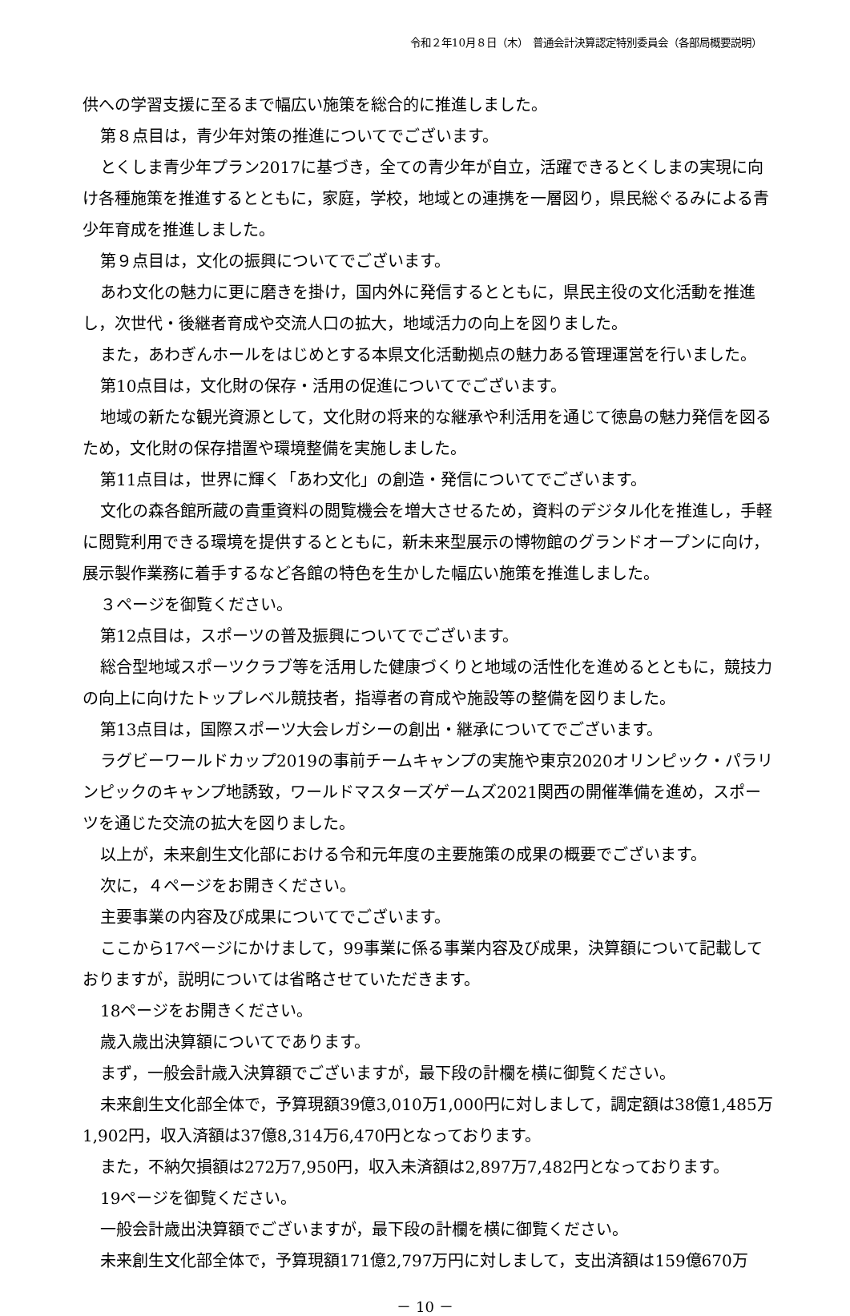令和２年10月８日（木）　普通会計決算認定特別委員会（各部局概要説明）
供への学習支援に至るまで幅広い施策を総合的に推進しました。
第８点目は，青少年対策の推進についてでございます。
とくしま青少年プラン2017に基づき，全ての青少年が自立，活躍できるとくしまの実現に向け各種施策を推進するとともに，家庭，学校，地域との連携を一層図り，県民総ぐるみによる青少年育成を推進しました。
第９点目は，文化の振興についてでございます。
あわ文化の魅力に更に磨きを掛け，国内外に発信するとともに，県民主役の文化活動を推進し，次世代・後継者育成や交流人口の拡大，地域活力の向上を図りました。
また，あわぎんホールをはじめとする本県文化活動拠点の魅力ある管理運営を行いました。
第10点目は，文化財の保存・活用の促進についてでございます。
地域の新たな観光資源として，文化財の将来的な継承や利活用を通じて徳島の魅力発信を図るため，文化財の保存措置や環境整備を実施しました。
第11点目は，世界に輝く「あわ文化」の創造・発信についてでございます。
文化の森各館所蔵の貴重資料の閲覧機会を増大させるため，資料のデジタル化を推進し，手軽に閲覧利用できる環境を提供するとともに，新未来型展示の博物館のグランドオープンに向け，展示製作業務に着手するなど各館の特色を生かした幅広い施策を推進しました。
３ページを御覧ください。
第12点目は，スポーツの普及振興についてでございます。
総合型地域スポーツクラブ等を活用した健康づくりと地域の活性化を進めるとともに，競技力の向上に向けたトップレベル競技者，指導者の育成や施設等の整備を図りました。
第13点目は，国際スポーツ大会レガシーの創出・継承についてでございます。
ラグビーワールドカップ2019の事前チームキャンプの実施や東京2020オリンピック・パラリンピックのキャンプ地誘致，ワールドマスターズゲームズ2021関西の開催準備を進め，スポーツを通じた交流の拡大を図りました。
以上が，未来創生文化部における令和元年度の主要施策の成果の概要でございます。
次に，４ページをお開きください。
主要事業の内容及び成果についてでございます。
ここから17ページにかけまして，99事業に係る事業内容及び成果，決算額について記載しておりますが，説明については省略させていただきます。
18ページをお開きください。
歳入歳出決算額についてであります。
まず，一般会計歳入決算額でございますが，最下段の計欄を横に御覧ください。
未来創生文化部全体で，予算現額39億3,010万1,000円に対しまして，調定額は38億1,485万1,902円，収入済額は37億8,314万6,470円となっております。
また，不納欠損額は272万7,950円，収入未済額は2,897万7,482円となっております。
19ページを御覧ください。
一般会計歳出決算額でございますが，最下段の計欄を横に御覧ください。
未来創生文化部全体で，予算現額171億2,797万円に対しまして，支出済額は159億670万
－ 10 －